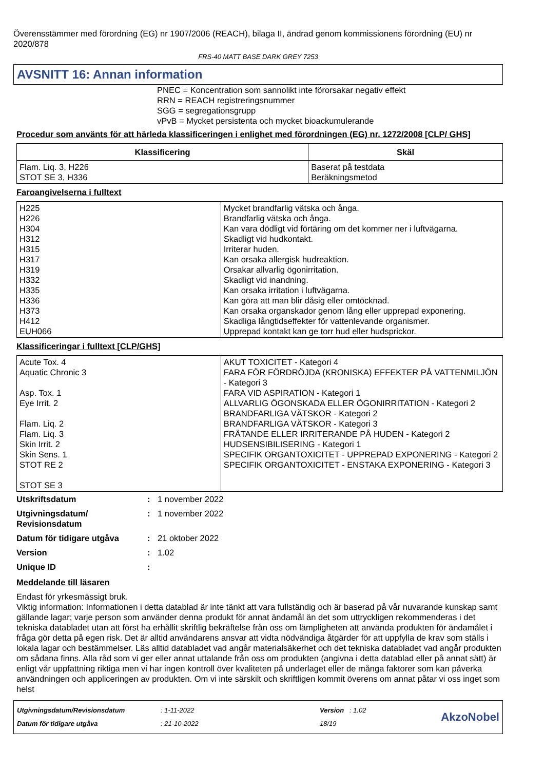Överensstämmer med förordning (EG) nr 1907/2006 (REACH), bilaga II, ändrad genom kommissionens förordning (EU) nr 2020/878
FRS-40 MATT BASE DARK GREY 7253
AVSNITT 16: Annan information
PNEC = Koncentration som sannolikt inte förorsakar negativ effekt
RRN = REACH registreringsnummer
SGG = segregationsgrupp
vPvB = Mycket persistenta och mycket bioackumulerande
Procedur som använts för att härleda klassificeringen i enlighet med förordningen (EG) nr. 1272/2008 [CLP/ GHS]
| Klassificering | Skäl |
| --- | --- |
| Flam. Liq. 3, H226 STOT SE 3, H336 | Baserat på testdata Beräkningsmetod |
Faroangivelserna i fulltext
| H225 H226 H304 H312 H315 H317 H319 H332 H335 H336 H373 H412 EUH066 | Mycket brandfarlig vätska och ånga. Brandfarlig vätska och ånga. Kan vara dödligt vid förtäring om det kommer ner i luftvägarna. Skadligt vid hudkontakt. Irriterar huden. Kan orsaka allergisk hudreaktion. Orsakar allvarlig ögonirritation. Skadligt vid inandning. Kan orsaka irritation i luftvägarna. Kan göra att man blir dåsig eller omtöcknad. Kan orsaka organskador genom lång eller upprepad exponering. Skadliga långtidseffekter för vattenlevande organismer. Upprepad kontakt kan ge torr hud eller hudsprickor. |
Klassificeringar i fulltext [CLP/GHS]
| Acute Tox. 4 Aquatic Chronic 3 Asp. Tox. 1 Eye Irrit. 2 Flam. Liq. 2 Flam. Liq. 3 Skin Irrit. 2 Skin Sens. 1 STOT RE 2 STOT SE 3 | AKUT TOXICITET - Kategori 4 FARA FÖR FÖRDRÖJDA (KRONISKA) EFFEKTER PÅ VATTENMILJÖN - Kategori 3 FARA VID ASPIRATION - Kategori 1 ALLVARLIG ÖGONSKADA ELLER ÖGONIRRITATION - Kategori 2 BRANDFARLIGA VÄTSKOR - Kategori 2 BRANDFARLIGA VÄTSKOR - Kategori 3 FRÄTANDE ELLER IRRITERANDE PÅ HUDEN - Kategori 2 HUDSENSIBILISERING - Kategori 1 SPECIFIK ORGANTOXICITET - UPPREPAD EXPONERING - Kategori 2 SPECIFIK ORGANTOXICITET - ENSTAKA EXPONERING - Kategori 3 |
| Utskriftsdatum | : | 1 november 2022 |
| Utgivningsdatum/ Revisionsdatum | : | 1 november 2022 |
| Datum för tidigare utgåva | : | 21 oktober 2022 |
| Version | : | 1.02 |
| Unique ID | : | |
Meddelande till läsaren
Endast för yrkesmässigt bruk.
Viktig information: Informationen i detta datablad är inte tänkt att vara fullständig och är baserad på vår nuvarande kunskap samt gällande lagar; varje person som använder denna produkt för annat ändamål än det som uttryckligen rekommenderas i det tekniska databladet utan att först ha erhållit skriftlig bekräftelse från oss om lämpligheten att använda produkten för ändamålet i fråga gör detta på egen risk. Det är alltid användarens ansvar att vidta nödvändiga åtgärder för att uppfylla de krav som ställs i lokala lagar och bestämmelser. Läs alltid databladet vad angår materialsäkerhet och det tekniska databladet vad angår produkten om sådana finns. Alla råd som vi ger eller annat uttalande från oss om produkten (angivna i detta datablad eller på annat sätt) är enligt vår uppfattning riktiga men vi har ingen kontroll över kvaliteten på underlaget eller de många faktorer som kan påverka användningen och appliceringen av produkten. Om vi inte särskilt och skriftligen kommit överens om annat påtar vi oss inget som helst
Utgivningsdatum/Revisionsdatum
Datum för tidigare utgåva
: 1-11-2022
: 21-10-2022
Version : 1.02
18/19
AkzoNobel